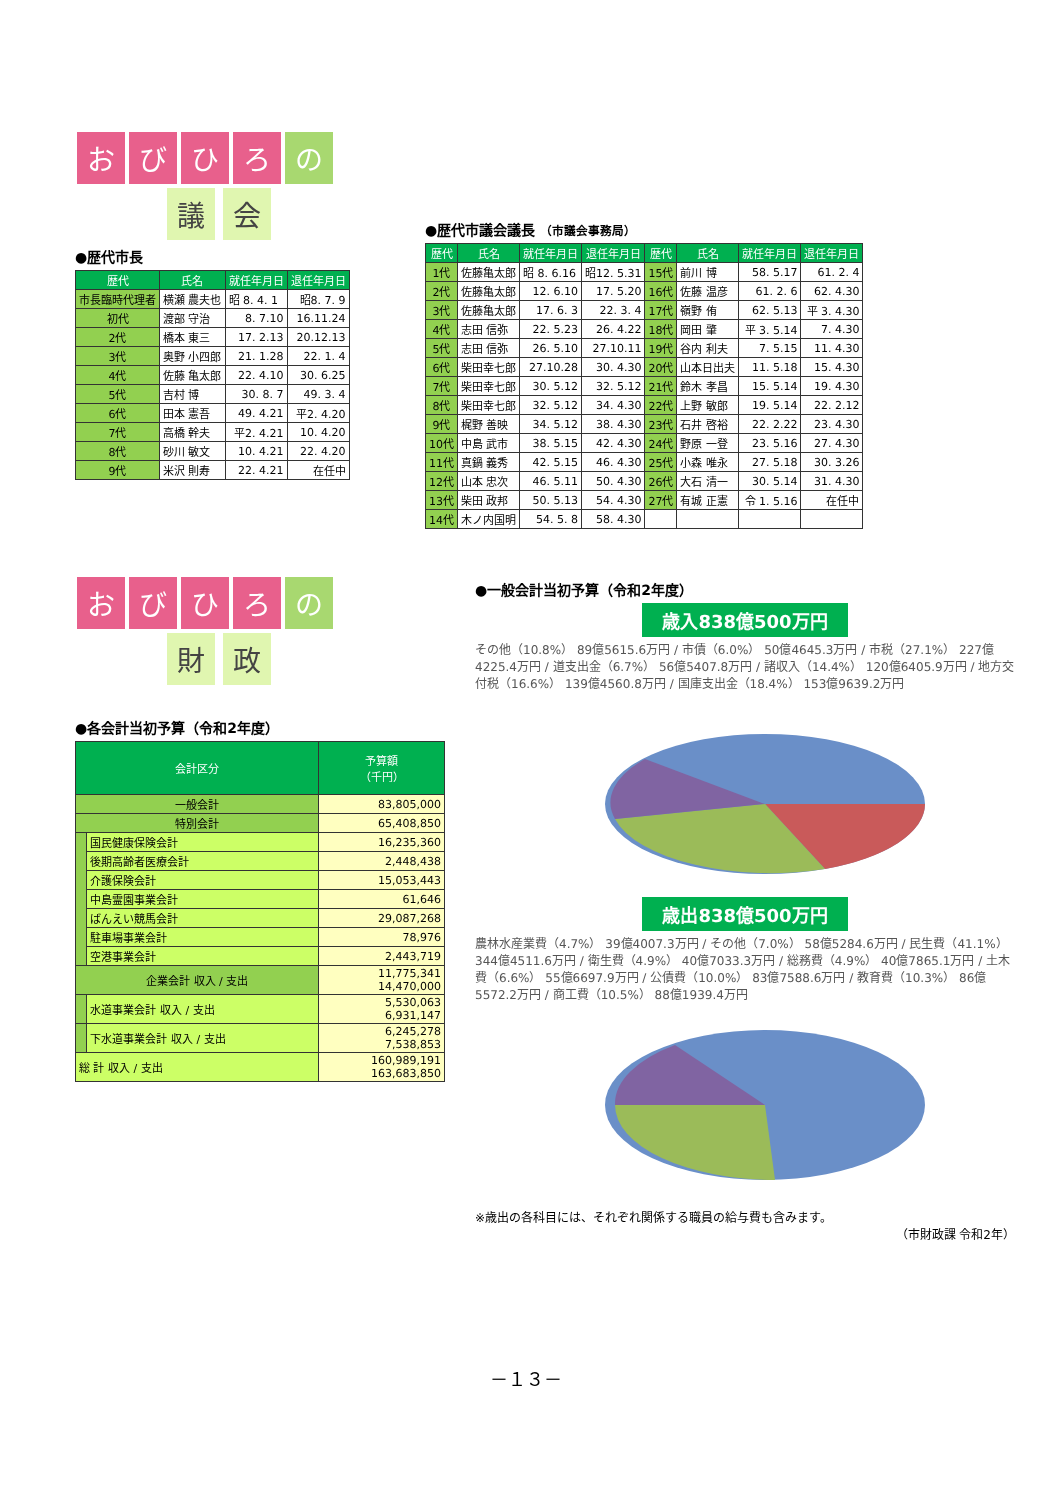おびひろ の
議 会
●歴代市長
| 歴代 | 氏名 | 就任年月日 | 退任年月日 |
| --- | --- | --- | --- |
| 市長臨時代理者 | 横瀬 農夫也 | 昭 8. 4. 1 | 昭8. 7. 9 |
| 初代 | 渡部 守治 | 8. 7.10 | 16.11.24 |
| 2代 | 橋本 東三 | 17. 2.13 | 20.12.13 |
| 3代 | 奥野 小四郎 | 21. 1.28 | 22. 1. 4 |
| 4代 | 佐藤 亀太郎 | 22. 4.10 | 30. 6.25 |
| 5代 | 吉村 博 | 30. 8. 7 | 49. 3. 4 |
| 6代 | 田本 憲吾 | 49. 4.21 | 平2. 4.20 |
| 7代 | 高橋 幹夫 | 平2. 4.21 | 10. 4.20 |
| 8代 | 砂川 敏文 | 10. 4.21 | 22. 4.20 |
| 9代 | 米沢 則寿 | 22. 4.21 | 在任中 |
●歴代市議会議長 （市議会事務局）
| 歴代 | 氏名 | 就任年月日 | 退任年月日 | 歴代 | 氏名 | 就任年月日 | 退任年月日 |
| --- | --- | --- | --- | --- | --- | --- | --- |
| 1代 | 佐藤亀太郎 | 昭 8. 6.16 | 昭12. 5.31 | 15代 | 前川 博 | 58. 5.17 | 61. 2. 4 |
| 2代 | 佐藤亀太郎 | 12. 6.10 | 17. 5.20 | 16代 | 佐藤 温彦 | 61. 2. 6 | 62. 4.30 |
| 3代 | 佐藤亀太郎 | 17. 6. 3 | 22. 3. 4 | 17代 | 嶺野 侑 | 62. 5.13 | 平 3. 4.30 |
| 4代 | 志田 信弥 | 22. 5.23 | 26. 4.22 | 18代 | 岡田 肇 | 平 3. 5.14 | 7. 4.30 |
| 5代 | 志田 信弥 | 26. 5.10 | 27.10.11 | 19代 | 谷内 利夫 | 7. 5.15 | 11. 4.30 |
| 6代 | 柴田幸七郎 | 27.10.28 | 30. 4.30 | 20代 | 山本日出夫 | 11. 5.18 | 15. 4.30 |
| 7代 | 柴田幸七郎 | 30. 5.12 | 32. 5.12 | 21代 | 鈴木 孝昌 | 15. 5.14 | 19. 4.30 |
| 8代 | 柴田幸七郎 | 32. 5.12 | 34. 4.30 | 22代 | 上野 敏郎 | 19. 5.14 | 22. 2.12 |
| 9代 | 梶野 善映 | 34. 5.12 | 38. 4.30 | 23代 | 石井 啓裕 | 22. 2.22 | 23. 4.30 |
| 10代 | 中島 武市 | 38. 5.15 | 42. 4.30 | 24代 | 野原 一登 | 23. 5.16 | 27. 4.30 |
| 11代 | 真鍋 義秀 | 42. 5.15 | 46. 4.30 | 25代 | 小森 唯永 | 27. 5.18 | 30. 3.26 |
| 12代 | 山本 忠次 | 46. 5.11 | 50. 4.30 | 26代 | 大石 清一 | 30. 5.14 | 31. 4.30 |
| 13代 | 柴田 政邦 | 50. 5.13 | 54. 4.30 | 27代 | 有城 正憲 | 令 1. 5.16 | 在任中 |
| 14代 | 木ノ内国明 | 54. 5. 8 | 58. 4.30 | | | | |
おびひろ の
財 政
●各会計当初予算（令和2年度）
| 会計区分 | | 予算額 （千円） |
| --- | --- | --- |
| 一般会計 | | 83,805,000 |
| 特別会計 | | 65,408,850 |
| | 国民健康保険会計 | 16,235,360 |
| | 後期高齢者医療会計 | 2,448,438 |
| | 介護保険会計 | 15,053,443 |
| | 中島霊園事業会計 | 61,646 |
| | ばんえい競馬会計 | 29,087,268 |
| | 駐車場事業会計 | 78,976 |
| | 空港事業会計 | 2,443,719 |
| 企業会計 収入 / 支出 | | 11,775,341 14,470,000 |
| | 水道事業会計 収入 / 支出 | 5,530,063 6,931,147 |
| | 下水道事業会計 収入 / 支出 | 6,245,278 7,538,853 |
| 総 計 収入 / 支出 | | 160,989,191 163,683,850 |
●一般会計当初予算（令和2年度）
歳入838億500万円
その他（10.8%） 89億5615.6万円 / 市債（6.0%） 50億4645.3万円 / 市税（27.1%） 227億4225.4万円 / 道支出金（6.7%） 56億5407.8万円 / 諸収入（14.4%） 120億6405.9万円 / 地方交付税（16.6%） 139億4560.8万円 / 国庫支出金（18.4%） 153億9639.2万円
歳出838億500万円
農林水産業費（4.7%） 39億4007.3万円 / その他（7.0%） 58億5284.6万円 / 民生費（41.1%） 344億4511.6万円 / 衛生費（4.9%） 40億7033.3万円 / 総務費（4.9%） 40億7865.1万円 / 土木費（6.6%） 55億6697.9万円 / 公債費（10.0%） 83億7588.6万円 / 教育費（10.3%） 86億5572.2万円 / 商工費（10.5%） 88億1939.4万円
※歳出の各科目には、それぞれ関係する職員の給与費も含みます。
（市財政課 令和2年）
－１３－